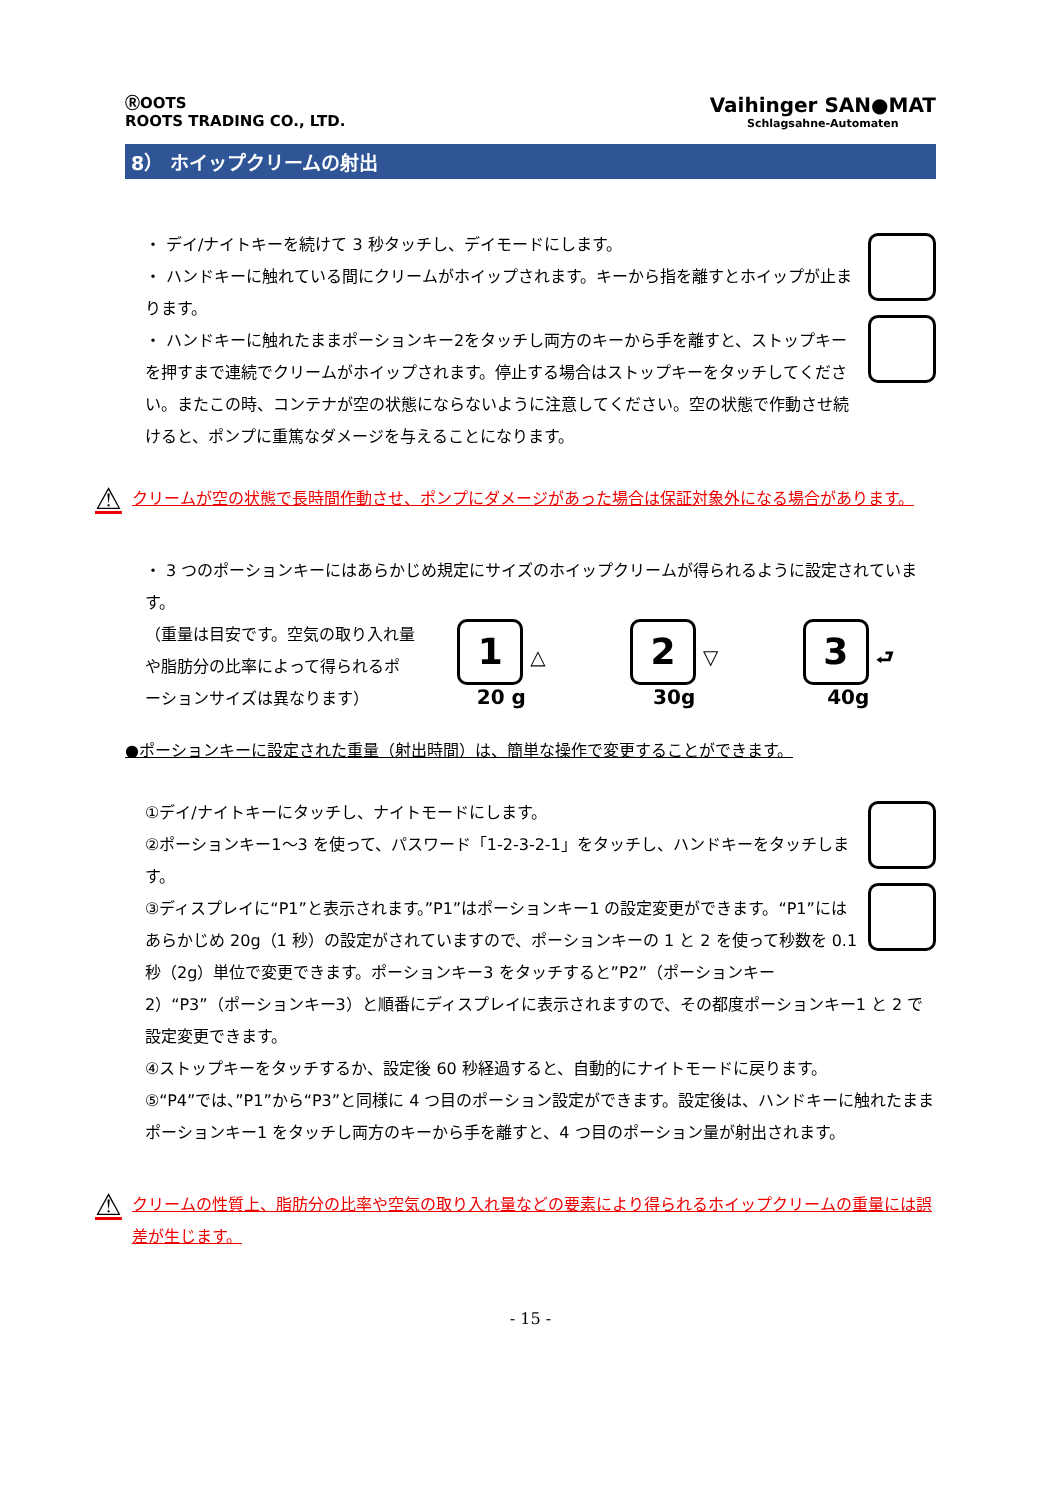ⓇOOTS
ROOTS TRADING CO., LTD.
Vaihinger SAN●MAT
Schlagsahne-Automaten
8） ホイップクリームの射出
・ デイ/ナイトキーを続けて 3 秒タッチし、デイモードにします。
・ ハンドキーに触れている間にクリームがホイップされます。キーから指を離すとホイップが止まります。
・ ハンドキーに触れたままポーションキー2をタッチし両方のキーから手を離すと、ストップキーを押すまで連続でクリームがホイップされます。停止する場合はストップキーをタッチしてください。またこの時、コンテナが空の状態にならないように注意してください。空の状態で作動させ続けると、ポンプに重篤なダメージを与えることになります。
⚠ クリームが空の状態で長時間作動させ、ポンプにダメージがあった場合は保証対象外になる場合があります。
・ 3 つのポーションキーにはあらかじめ規定にサイズのホイップクリームが得られるように設定されています。
（重量は目安です。空気の取り入れ量や脂肪分の比率によって得られるポーションサイズは異なります）
1 △
20 g
2 ▽
30g
3 ⮐
40g
●ポーションキーに設定された重量（射出時間）は、簡単な操作で変更することができます。
①デイ/ナイトキーにタッチし、ナイトモードにします。
②ポーションキー1～3 を使って、パスワード「1-2-3-2-1」をタッチし、ハンドキーをタッチします。
③ディスプレイに“P1”と表示されます。”P1”はポーションキー1 の設定変更ができます。“P1”にはあらかじめ 20g（1 秒）の設定がされていますので、ポーションキーの 1 と 2 を使って秒数を 0.1 秒（2g）単位で変更できます。ポーションキー3 をタッチすると”P2”（ポーションキー2）“P3”（ポーションキー3）と順番にディスプレイに表示されますので、その都度ポーションキー1 と 2 で設定変更できます。
④ストップキーをタッチするか、設定後 60 秒経過すると、自動的にナイトモードに戻ります。
⑤“P4”では、”P1”から“P3”と同様に 4 つ目のポーション設定ができます。設定後は、ハンドキーに触れたままポーションキー1 をタッチし両方のキーから手を離すと、4 つ目のポーション量が射出されます。
⚠ クリームの性質上、脂肪分の比率や空気の取り入れ量などの要素により得られるホイップクリームの重量には誤差が生じます。
- 15 -